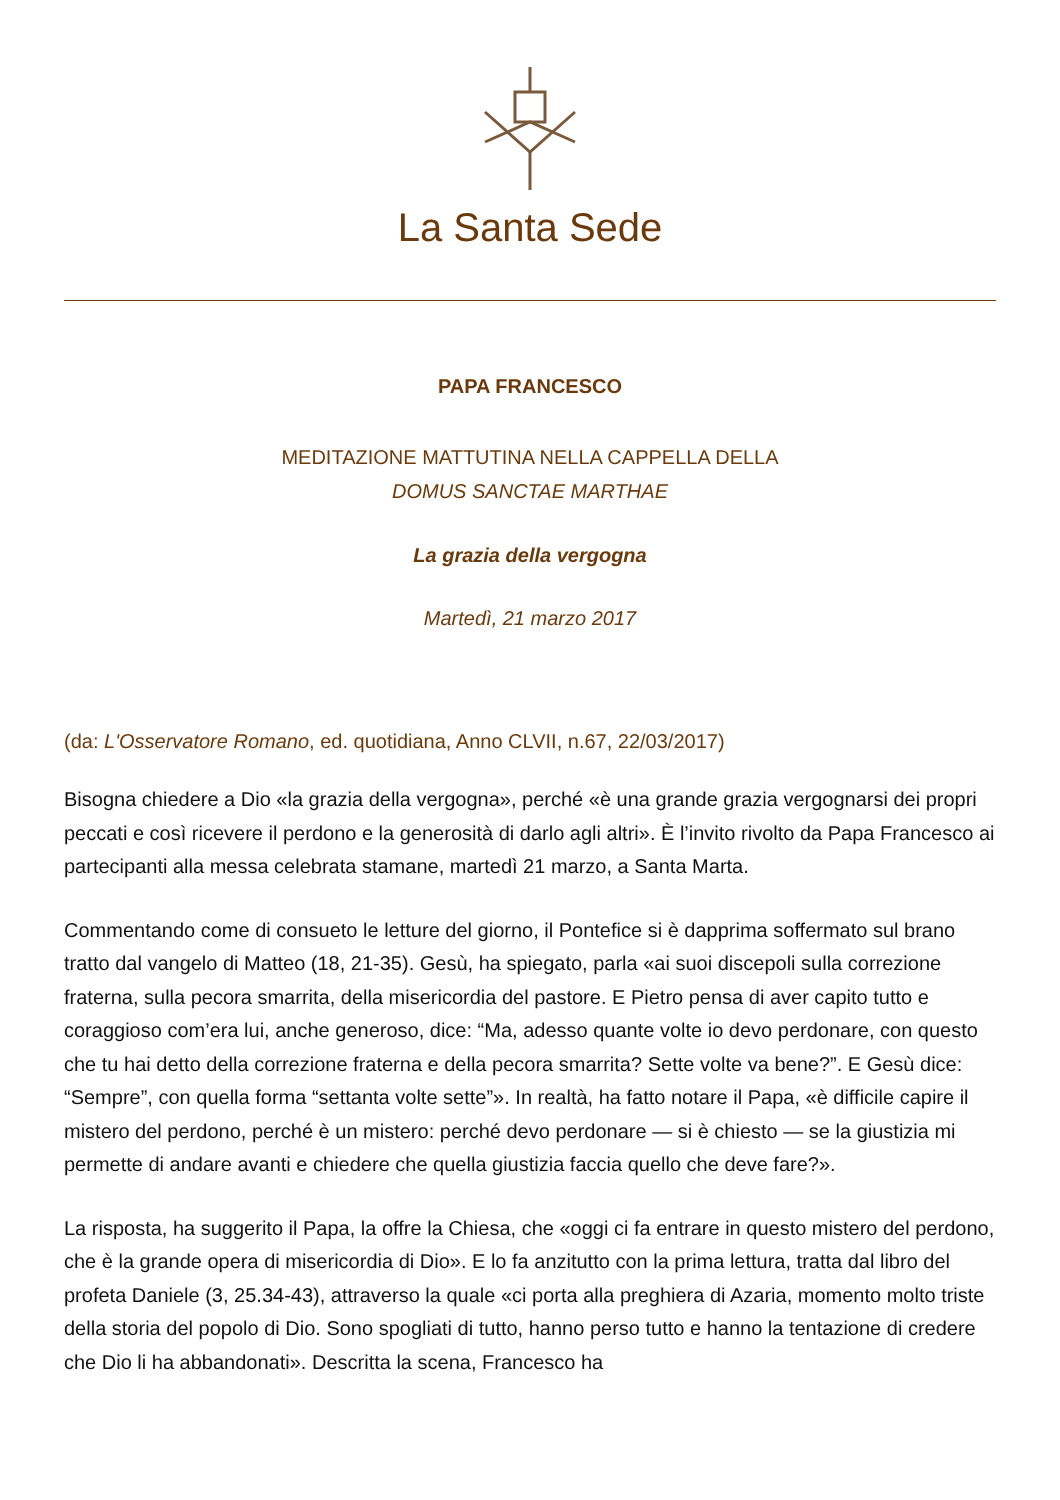La Santa Sede
PAPA FRANCESCO
MEDITAZIONE MATTUTINA NELLA CAPPELLA DELLA
DOMUS SANCTAE MARTHAE
La grazia della vergogna
Martedì, 21 marzo 2017
(da: L'Osservatore Romano, ed. quotidiana, Anno CLVII, n.67, 22/03/2017)
Bisogna chiedere a Dio «la grazia della vergogna», perché «è una grande grazia vergognarsi dei propri peccati e così ricevere il perdono e la generosità di darlo agli altri». È l’invito rivolto da Papa Francesco ai partecipanti alla messa celebrata stamane, martedì 21 marzo, a Santa Marta.
Commentando come di consueto le letture del giorno, il Pontefice si è dapprima soffermato sul brano tratto dal vangelo di Matteo (18, 21-35). Gesù, ha spiegato, parla «ai suoi discepoli sulla correzione fraterna, sulla pecora smarrita, della misericordia del pastore. E Pietro pensa di aver capito tutto e coraggioso com’era lui, anche generoso, dice: “Ma, adesso quante volte io devo perdonare, con questo che tu hai detto della correzione fraterna e della pecora smarrita? Sette volte va bene?”. E Gesù dice: “Sempre”, con quella forma “settanta volte sette”». In realtà, ha fatto notare il Papa, «è difficile capire il mistero del perdono, perché è un mistero: perché devo perdonare — si è chiesto — se la giustizia mi permette di andare avanti e chiedere che quella giustizia faccia quello che deve fare?».
La risposta, ha suggerito il Papa, la offre la Chiesa, che «oggi ci fa entrare in questo mistero del perdono, che è la grande opera di misericordia di Dio». E lo fa anzitutto con la prima lettura, tratta dal libro del profeta Daniele (3, 25.34-43), attraverso la quale «ci porta alla preghiera di Azaria, momento molto triste della storia del popolo di Dio. Sono spogliati di tutto, hanno perso tutto e hanno la tentazione di credere che Dio li ha abbandonati». Descritta la scena, Francesco ha